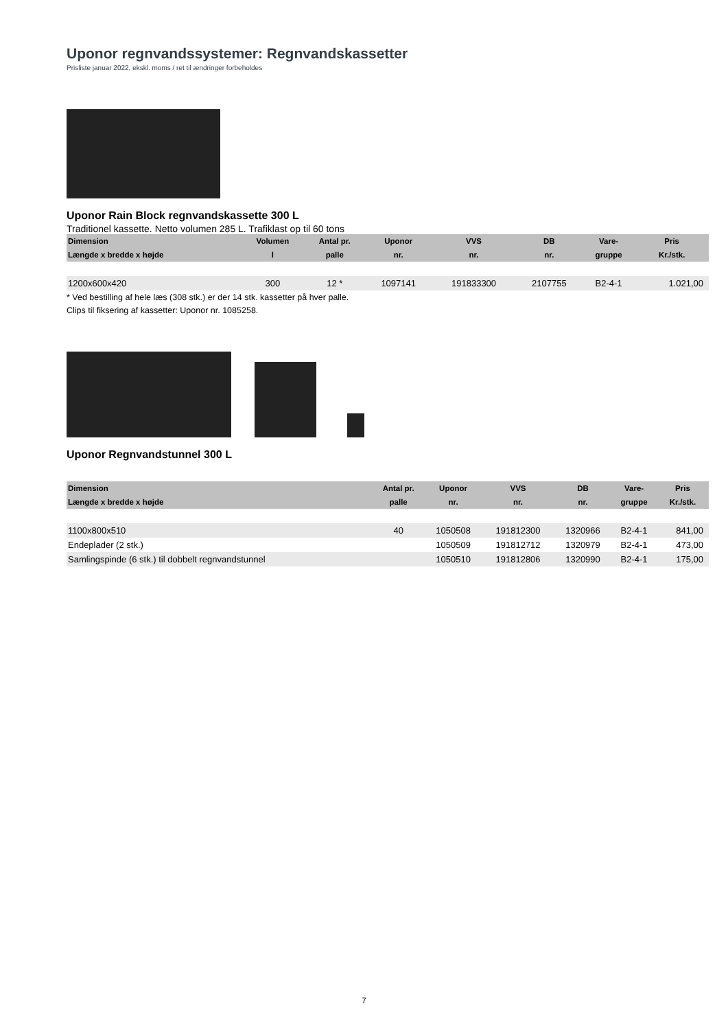Uponor regnvandssystemer: Regnvandskassetter
Prisliste januar 2022, ekskl. moms / ret til ændringer forbeholdes
Uponor Rain Block regnvandskassette 300 L
Traditionel kassette. Netto volumen 285 L. Trafiklast op til 60 tons
| Dimension | Volumen | Antal pr. | Uponor | VVS | DB | Vare- | Pris |
| --- | --- | --- | --- | --- | --- | --- | --- |
| Længde x bredde x højde | l | palle | nr. | nr. | nr. | gruppe | Kr./stk. |
| 1200x600x420 | 300 | 12 * | 1097141 | 191833300 | 2107755 | B2-4-1 | 1.021,00 |
* Ved bestilling af hele læs (308 stk.) er der 14 stk. kassetter på hver palle.
Clips til fiksering af kassetter: Uponor nr. 1085258.
Uponor Regnvandstunnel 300 L
| Dimension | Antal pr. | Uponor | VVS | DB | Vare- | Pris |
| --- | --- | --- | --- | --- | --- | --- |
| Længde x bredde x højde | palle | nr. | nr. | nr. | gruppe | Kr./stk. |
| 1100x800x510 | 40 | 1050508 | 191812300 | 1320966 | B2-4-1 | 841,00 |
| Endeplader (2 stk.) | | 1050509 | 191812712 | 1320979 | B2-4-1 | 473,00 |
| Samlingspinde (6 stk.) til dobbelt regnvandstunnel | | 1050510 | 191812806 | 1320990 | B2-4-1 | 175,00 |
7